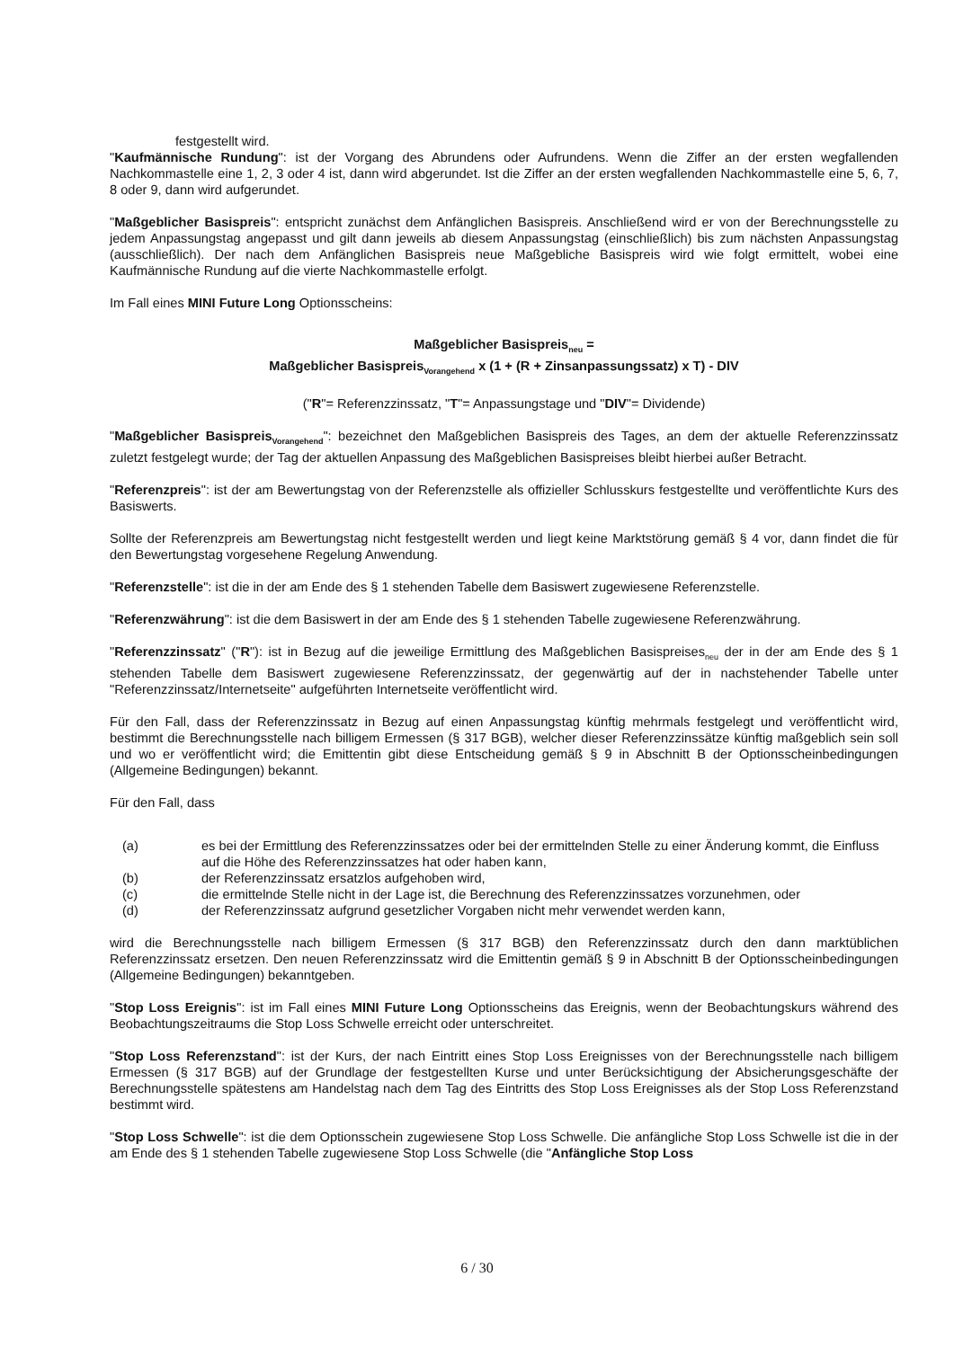festgestellt wird.
"Kaufmännische Rundung": ist der Vorgang des Abrundens oder Aufrundens. Wenn die Ziffer an der ersten wegfallenden Nachkommastelle eine 1, 2, 3 oder 4 ist, dann wird abgerundet. Ist die Ziffer an der ersten wegfallenden Nachkommastelle eine 5, 6, 7, 8 oder 9, dann wird aufgerundet.
"Maßgeblicher Basispreis": entspricht zunächst dem Anfänglichen Basispreis. Anschließend wird er von der Berechnungsstelle zu jedem Anpassungstag angepasst und gilt dann jeweils ab diesem Anpassungstag (einschließlich) bis zum nächsten Anpassungstag (ausschließlich). Der nach dem Anfänglichen Basispreis neue Maßgebliche Basispreis wird wie folgt ermittelt, wobei eine Kaufmännische Rundung auf die vierte Nachkommastelle erfolgt.
Im Fall eines MINI Future Long Optionsscheins:
Maßgeblicher Basispreis<sub>neu</sub> =
Maßgeblicher Basispreis<sub>Vorangehend</sub> x (1 + (R + Zinsanpassungssatz) x T) - DIV
("R"= Referenzzinssatz, "T"= Anpassungstage und "DIV"= Dividende)
"Maßgeblicher Basispreis<sub>Vorangehend</sub>": bezeichnet den Maßgeblichen Basispreis des Tages, an dem der aktuelle Referenzzinssatz zuletzt festgelegt wurde; der Tag der aktuellen Anpassung des Maßgeblichen Basispreises bleibt hierbei außer Betracht.
"Referenzpreis": ist der am Bewertungstag von der Referenzstelle als offizieller Schlusskurs festgestellte und veröffentlichte Kurs des Basiswerts.
Sollte der Referenzpreis am Bewertungstag nicht festgestellt werden und liegt keine Marktstörung gemäß § 4 vor, dann findet die für den Bewertungstag vorgesehene Regelung Anwendung.
"Referenzstelle": ist die in der am Ende des § 1 stehenden Tabelle dem Basiswert zugewiesene Referenzstelle.
"Referenzwährung": ist die dem Basiswert in der am Ende des § 1 stehenden Tabelle zugewiesene Referenzwährung.
"Referenzzinssatz" ("R"): ist in Bezug auf die jeweilige Ermittlung des Maßgeblichen Basispreises<sub>neu</sub> der in der am Ende des § 1 stehenden Tabelle dem Basiswert zugewiesene Referenzzinssatz, der gegenwärtig auf der in nachstehender Tabelle unter "Referenzzinssatz/Internetseite" aufgeführten Internetseite veröffentlicht wird.
Für den Fall, dass der Referenzzinssatz in Bezug auf einen Anpassungstag künftig mehrmals festgelegt und veröffentlicht wird, bestimmt die Berechnungsstelle nach billigem Ermessen (§ 317 BGB), welcher dieser Referenzzinssätze künftig maßgeblich sein soll und wo er veröffentlicht wird; die Emittentin gibt diese Entscheidung gemäß § 9 in Abschnitt B der Optionsscheinbedingungen (Allgemeine Bedingungen) bekannt.
Für den Fall, dass
(a) es bei der Ermittlung des Referenzzinssatzes oder bei der ermittelnden Stelle zu einer Änderung kommt, die Einfluss auf die Höhe des Referenzzinssatzes hat oder haben kann,
(b) der Referenzzinssatz ersatzlos aufgehoben wird,
(c) die ermittelnde Stelle nicht in der Lage ist, die Berechnung des Referenzzinssatzes vorzunehmen, oder
(d) der Referenzzinssatz aufgrund gesetzlicher Vorgaben nicht mehr verwendet werden kann,
wird die Berechnungsstelle nach billigem Ermessen (§ 317 BGB) den Referenzzinssatz durch den dann marktüblichen Referenzzinssatz ersetzen. Den neuen Referenzzinssatz wird die Emittentin gemäß § 9 in Abschnitt B der Optionsscheinbedingungen (Allgemeine Bedingungen) bekanntgeben.
"Stop Loss Ereignis": ist im Fall eines MINI Future Long Optionsscheins das Ereignis, wenn der Beobachtungskurs während des Beobachtungszeitraums die Stop Loss Schwelle erreicht oder unterschreitet.
"Stop Loss Referenzstand": ist der Kurs, der nach Eintritt eines Stop Loss Ereignisses von der Berechnungsstelle nach billigem Ermessen (§ 317 BGB) auf der Grundlage der festgestellten Kurse und unter Berücksichtigung der Absicherungsgeschäfte der Berechnungsstelle spätestens am Handelstag nach dem Tag des Eintritts des Stop Loss Ereignisses als der Stop Loss Referenzstand bestimmt wird.
"Stop Loss Schwelle": ist die dem Optionsschein zugewiesene Stop Loss Schwelle. Die anfängliche Stop Loss Schwelle ist die in der am Ende des § 1 stehenden Tabelle zugewiesene Stop Loss Schwelle (die "Anfängliche Stop Loss
6 / 30